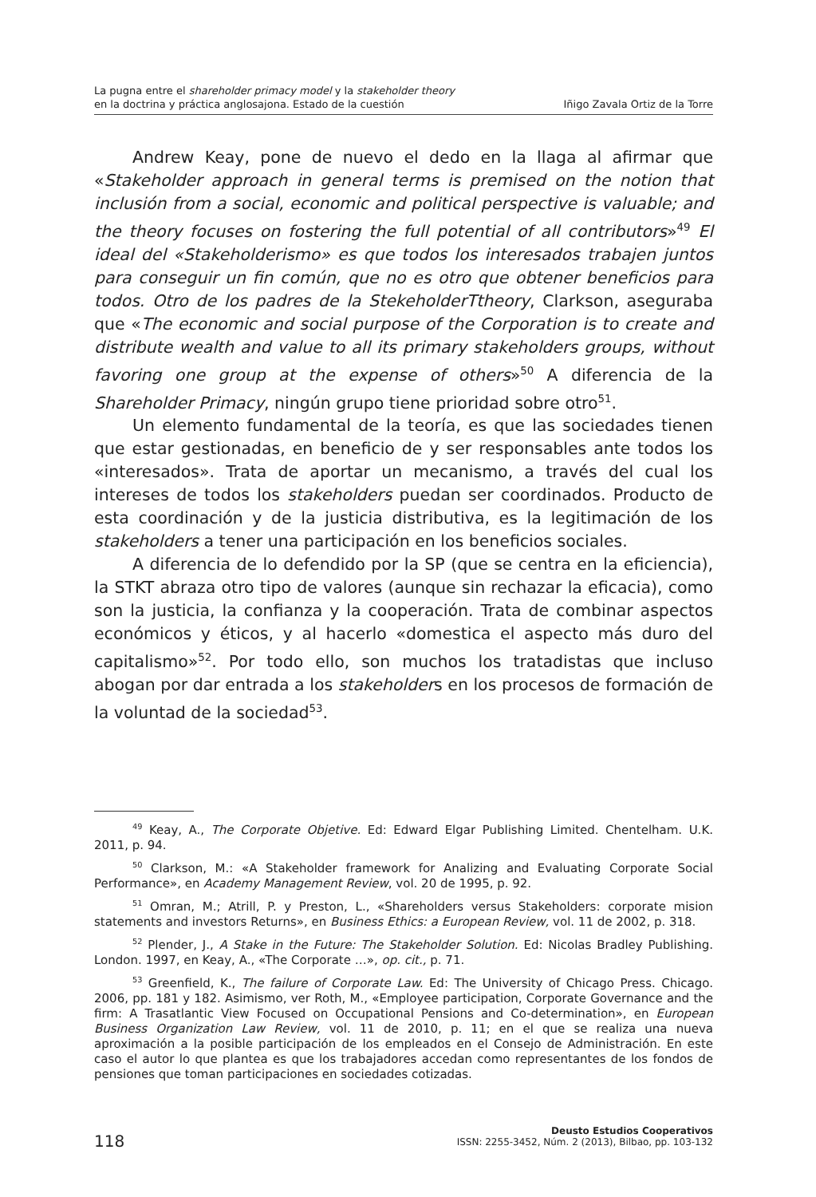La pugna entre el shareholder primacy model y la stakeholder theory
en la doctrina y práctica anglosajona. Estado de la cuestión Iñigo Zavala Ortiz de la Torre
Andrew Keay, pone de nuevo el dedo en la llaga al afirmar que «Stakeholder approach in general terms is premised on the notion that inclusión from a social, economic and political perspective is valuable; and the theory focuses on fostering the full potential of all contributors»<sup>49</sup> El ideal del «Stakeholderismo» es que todos los interesados trabajen juntos para conseguir un fin común, que no es otro que obtener beneficios para todos. Otro de los padres de la StekeholderTtheory, Clarkson, aseguraba que «The economic and social purpose of the Corporation is to create and distribute wealth and value to all its primary stakeholders groups, without favoring one group at the expense of others»<sup>50</sup> A diferencia de la Shareholder Primacy, ningún grupo tiene prioridad sobre otro<sup>51</sup>.
Un elemento fundamental de la teoría, es que las sociedades tienen que estar gestionadas, en beneficio de y ser responsables ante todos los «interesados». Trata de aportar un mecanismo, a través del cual los intereses de todos los stakeholders puedan ser coordinados. Producto de esta coordinación y de la justicia distributiva, es la legitimación de los stakeholders a tener una participación en los beneficios sociales.
A diferencia de lo defendido por la SP (que se centra en la eficiencia), la STKT abraza otro tipo de valores (aunque sin rechazar la eficacia), como son la justicia, la confianza y la cooperación. Trata de combinar aspectos económicos y éticos, y al hacerlo «domestica el aspecto más duro del capitalismo»<sup>52</sup>. Por todo ello, son muchos los tratadistas que incluso abogan por dar entrada a los stakeholders en los procesos de formación de la voluntad de la sociedad<sup>53</sup>.
<sup>49</sup> Keay, A., The Corporate Objetive. Ed: Edward Elgar Publishing Limited. Chentelham. U.K. 2011, p. 94.
<sup>50</sup> Clarkson, M.: «A Stakeholder framework for Analizing and Evaluating Corporate Social Performance», en Academy Management Review, vol. 20 de 1995, p. 92.
<sup>51</sup> Omran, M.; Atrill, P. y Preston, L., «Shareholders versus Stakeholders: corporate mision statements and investors Returns», en Business Ethics: a European Review, vol. 11 de 2002, p. 318.
<sup>52</sup> Plender, J., A Stake in the Future: The Stakeholder Solution. Ed: Nicolas Bradley Publishing. London. 1997, en Keay, A., «The Corporate …», op. cit., p. 71.
<sup>53</sup> Greenfield, K., The failure of Corporate Law. Ed: The University of Chicago Press. Chicago. 2006, pp. 181 y 182. Asimismo, ver Roth, M., «Employee participation, Corporate Governance and the firm: A Trasatlantic View Focused on Occupational Pensions and Co-determination», en European Business Organization Law Review, vol. 11 de 2010, p. 11; en el que se realiza una nueva aproximación a la posible participación de los empleados en el Consejo de Administración. En este caso el autor lo que plantea es que los trabajadores accedan como representantes de los fondos de pensiones que toman participaciones en sociedades cotizadas.
118
Deusto Estudios Cooperativos
ISSN: 2255-3452, Núm. 2 (2013), Bilbao, pp. 103-132